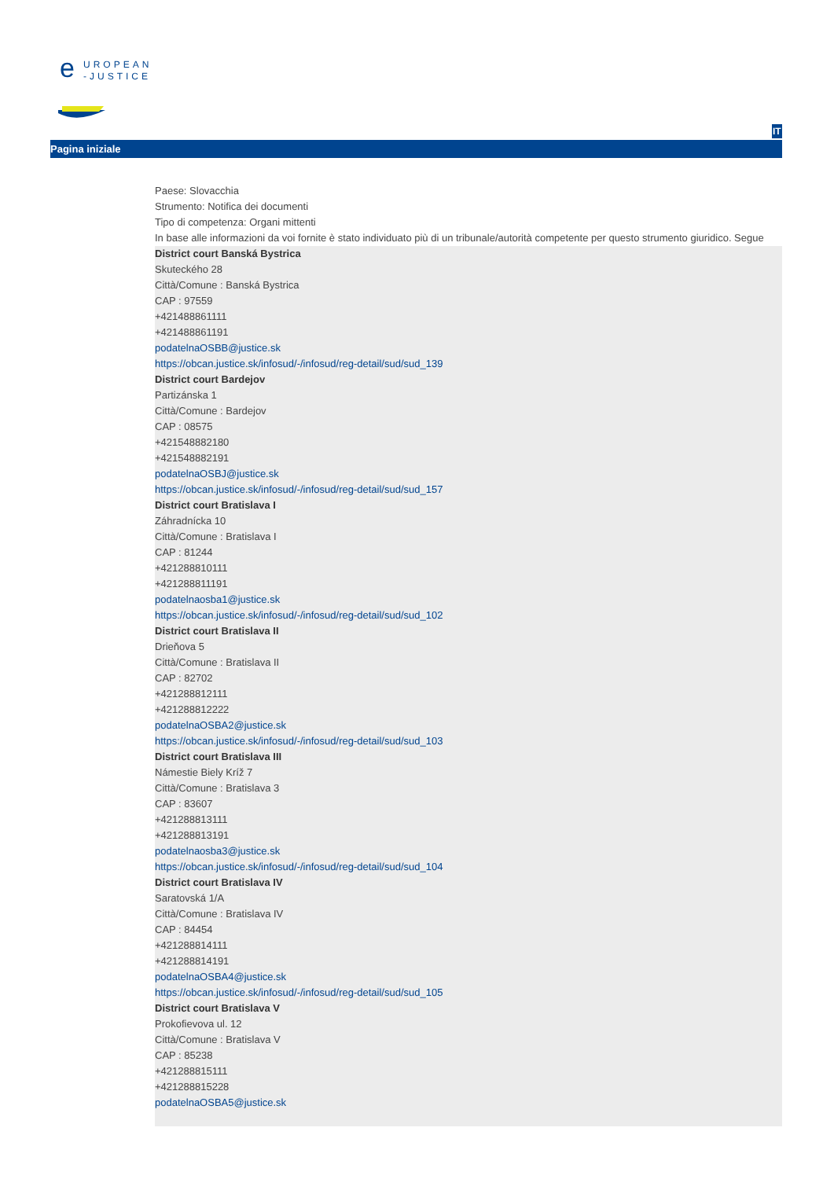e
UROPEAN
-JUSTICE
IT
Pagina iniziale
Paese: Slovacchia
Strumento: Notifica dei documenti
Tipo di competenza: Organi mittenti
In base alle informazioni da voi fornite è stato individuato più di un tribunale/autorità competente per questo strumento giuridico. Segue
District court Banská Bystrica
Skuteckého 28
Città/Comune : Banská Bystrica
CAP : 97559
+421488861111
+421488861191
podatelnaOSBB@justice.sk
https://obcan.justice.sk/infosud/-/infosud/reg-detail/sud/sud_139
District court Bardejov
Partizánska 1
Città/Comune : Bardejov
CAP : 08575
+421548882180
+421548882191
podatelnaOSBJ@justice.sk
https://obcan.justice.sk/infosud/-/infosud/reg-detail/sud/sud_157
District court Bratislava I
Záhradnícka 10
Città/Comune : Bratislava I
CAP : 81244
+421288810111
+421288811191
podatelnaosba1@justice.sk
https://obcan.justice.sk/infosud/-/infosud/reg-detail/sud/sud_102
District court Bratislava II
Drieňova 5
Città/Comune : Bratislava II
CAP : 82702
+421288812111
+421288812222
podatelnaOSBA2@justice.sk
https://obcan.justice.sk/infosud/-/infosud/reg-detail/sud/sud_103
District court Bratislava III
Námestie Biely Kríž 7
Città/Comune : Bratislava 3
CAP : 83607
+421288813111
+421288813191
podatelnaosba3@justice.sk
https://obcan.justice.sk/infosud/-/infosud/reg-detail/sud/sud_104
District court Bratislava IV
Saratovská 1/A
Città/Comune : Bratislava IV
CAP : 84454
+421288814111
+421288814191
podatelnaOSBA4@justice.sk
https://obcan.justice.sk/infosud/-/infosud/reg-detail/sud/sud_105
District court Bratislava V
Prokofievova ul. 12
Città/Comune : Bratislava V
CAP : 85238
+421288815111
+421288815228
podatelnaOSBA5@justice.sk